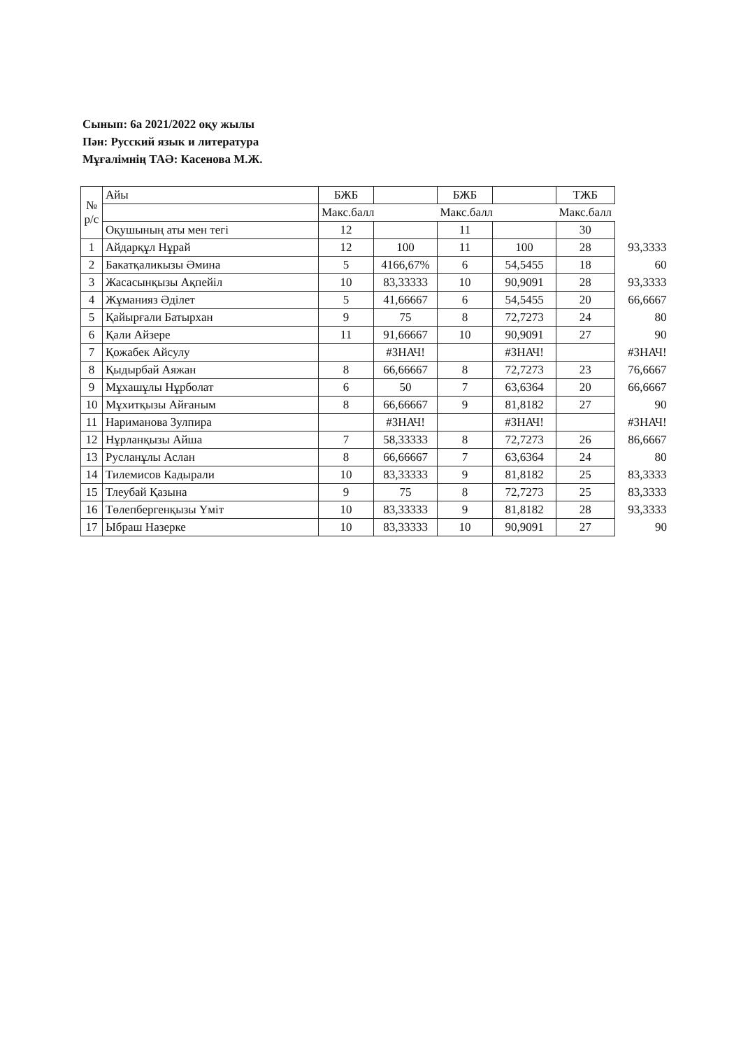Сынып: 6а 2021/2022 оқу жылы
Пән: Русский язык и литература
Мұғалімнің ТАӘ: Касенова М.Ж.
| № р/с | Айы | БЖБ | | БЖБ | | ТЖБ | |
| | | Макс.балл | | Макс.балл | | Макс.балл | |
| | Оқушының аты мен тегі | 12 | | 11 | | 30 | |
| 1 | Айдарқұл Нұрай | 12 | 100 | 11 | 100 | 28 | 93,3333 |
| 2 | Бакатқаликызы Әмина | 5 | 4166,67% | 6 | 54,5455 | 18 | 60 |
| 3 | Жасасынқызы Ақпейіл | 10 | 83,33333 | 10 | 90,9091 | 28 | 93,3333 |
| 4 | Жұманияз Әділет | 5 | 41,66667 | 6 | 54,5455 | 20 | 66,6667 |
| 5 | Қайырғали Батырхан | 9 | 75 | 8 | 72,7273 | 24 | 80 |
| 6 | Қали Айзере | 11 | 91,66667 | 10 | 90,9091 | 27 | 90 |
| 7 | Қожабек Айсулу | | #ЗНАЧ! | | #ЗНАЧ! | | #ЗНАЧ! |
| 8 | Қыдырбай Аяжан | 8 | 66,66667 | 8 | 72,7273 | 23 | 76,6667 |
| 9 | Мұхашұлы Нұрболат | 6 | 50 | 7 | 63,6364 | 20 | 66,6667 |
| 10 | Мұхитқызы Айғаным | 8 | 66,66667 | 9 | 81,8182 | 27 | 90 |
| 11 | Нариманова Зулпира | | #ЗНАЧ! | | #ЗНАЧ! | | #ЗНАЧ! |
| 12 | Нұрланқызы Айша | 7 | 58,33333 | 8 | 72,7273 | 26 | 86,6667 |
| 13 | Русланұлы Аслан | 8 | 66,66667 | 7 | 63,6364 | 24 | 80 |
| 14 | Тилемисов Кадырали | 10 | 83,33333 | 9 | 81,8182 | 25 | 83,3333 |
| 15 | Тлеубай Қазына | 9 | 75 | 8 | 72,7273 | 25 | 83,3333 |
| 16 | Төлепбергенқызы Үміт | 10 | 83,33333 | 9 | 81,8182 | 28 | 93,3333 |
| 17 | Ыбраш Назерке | 10 | 83,33333 | 10 | 90,9091 | 27 | 90 |